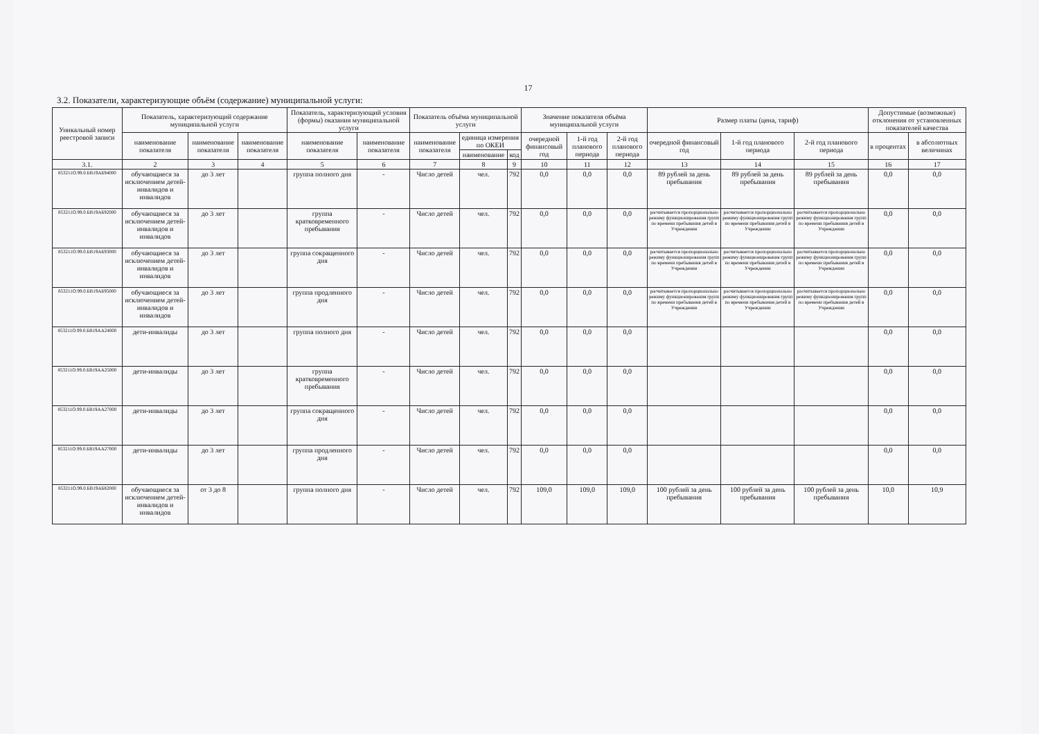17
3.2. Показатели, характеризующие объём (содержание) муниципальной услуги:
| Уникальный номер реестровой записи | Показатель, характеризующий содержание муниципальной услуги | | | Показатель, характеризующий условия (формы) оказания муниципальной услуги | | Показатель объёма муниципальной услуги | | | Значение показателя объёма муниципальной услуги | | | Размер платы (цена, тариф) | | | Допустимые (возможные) отклонения от установленных показателей качества | |
| --- | --- | --- | --- | --- | --- | --- | --- | --- | --- | --- | --- | --- | --- | --- | --- | --- |
| | наименование показателя | наименование показателя | наименование показателя | наименование показателя | наименование показателя | наименование показателя | единица измерения по ОКЕИ | | очередной финансовый год | 1-й год планового периода | 2-й год планового периода | очередной финансовый год | 1-й год планового периода | 2-й год планового периода | в процентах | в абсолютных величинах |
| | | | | | | | наименование | код | | | | | | | | |
| 3.1. | 2 | 3 | 4 | 5 | 6 | 7 | 8 | 9 | 10 | 11 | 12 | 13 | 14 | 15 | 16 | 17 |
| 853211О.99.0.БВ19АБ94000 | обучающиеся за исключением детей-инвалидов и инвалидов | до 3 лет | | группа полного дня | - | Число детей | чел. | 792 | 0,0 | 0,0 | 0,0 | 89 рублей за день пребывания | 89 рублей за день пребывания | 89 рублей за день пребывания | 0,0 | 0,0 |
| 853211О.99.0.БВ19АБ92000 | обучающиеся за исключением детей-инвалидов и инвалидов | до 3 лет | | группа кратковременного пребывания | - | Число детей | чел. | 792 | 0,0 | 0,0 | 0,0 | расчитывается пропорционально режиму функционирования групп по времени пребывания детей в Учреждении | расчитывается пропорционально режиму функционирования групп по времени пребывания детей в Учреждении | расчитывается пропорционально режиму функционирования групп по времени пребывания детей в Учреждении | 0,0 | 0,0 |
| 853211О.99.0.БВ19АБ93000 | обучающиеся за исключением детей-инвалидов и инвалидов | до 3 лет | | группа сокращенного дня | - | Число детей | чел. | 792 | 0,0 | 0,0 | 0,0 | расчитывается пропорционально режиму функционирования групп по времени пребывания детей в Учреждении | расчитывается пропорционально режиму функционирования групп по времени пребывания детей в Учреждении | расчитывается пропорционально режиму функционирования групп по времени пребывания детей в Учреждении | 0,0 | 0,0 |
| 853211О.99.0.БВ19АБ95000 | обучающиеся за исключением детей-инвалидов и инвалидов | до 3 лет | | группа продленного дня | - | Число детей | чел. | 792 | 0,0 | 0,0 | 0,0 | расчитывается пропорционально режиму функционирования групп по времени пребывания детей в Учреждении | расчитывается пропорционально режиму функционирования групп по времени пребывания детей в Учреждении | расчитывается пропорционально режиму функционирования групп по времени пребывания детей в Учреждении | 0,0 | 0,0 |
| 853211О.99.0.БВ19АА24000 | дети-инвалиды | до 3 лет | | группа полного дня | - | Число детей | чел. | 792 | 0,0 | 0,0 | 0,0 | | | | 0,0 | 0,0 |
| 853211О.99.0.БВ19АА25000 | дети-инвалиды | до 3 лет | | группа кратковременного пребывания | - | Число детей | чел. | 792 | 0,0 | 0,0 | 0,0 | | | | 0,0 | 0,0 |
| 853211О.99.0.БВ19АА27000 | дети-инвалиды | до 3 лет | | группа сокращенного дня | - | Число детей | чел. | 792 | 0,0 | 0,0 | 0,0 | | | | 0,0 | 0,0 |
| 853211О.99.0.БВ19АА27000 | дети-инвалиды | до 3 лет | | группа продленного дня | - | Число детей | чел. | 792 | 0,0 | 0,0 | 0,0 | | | | 0,0 | 0,0 |
| 853211О.99.0.БВ19АБ82000 | обучающиеся за исключением детей-инвалидов и инвалидов | от 3 до 8 | | группа полного дня | - | Число детей | чел. | 792 | 109,0 | 109,0 | 109,0 | 100 рублей за день пребывания | 100 рублей за день пребывания | 100 рублей за день пребывания | 10,0 | 10,9 |